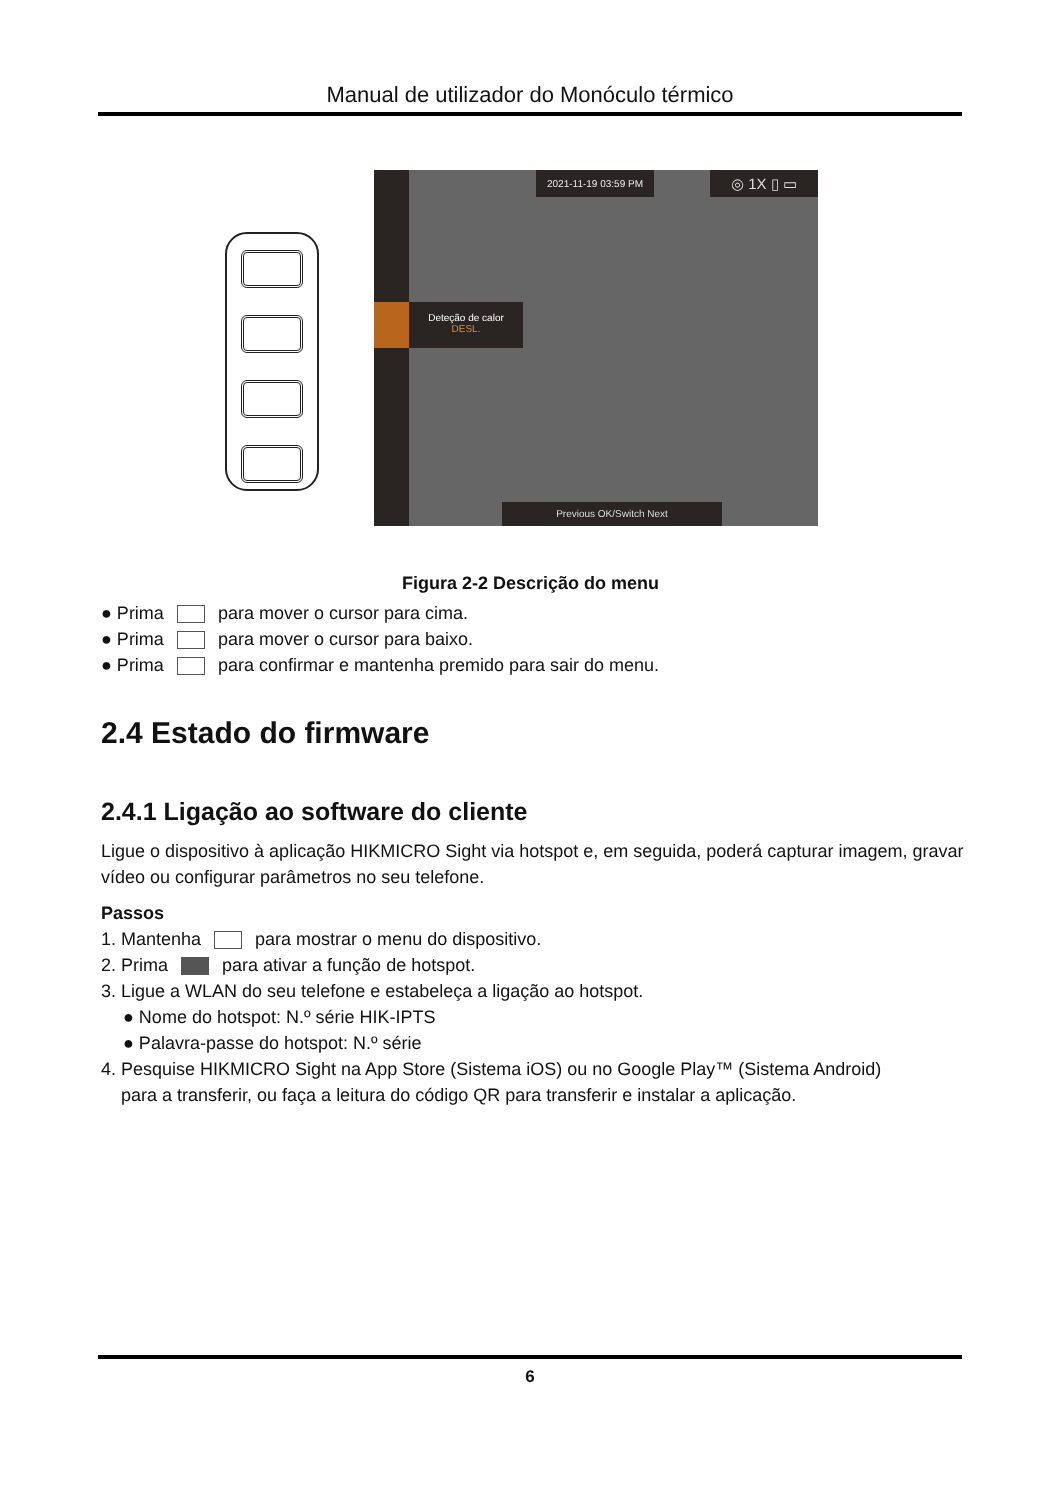Manual de utilizador do Monóculo térmico
Deteção de calor
DESL.
2021-11-19 03:59 PM ◎ 1X ▯ ▭
Previous OK/Switch Next
Figura 2-2 Descrição do menu
● Prima para mover o cursor para cima.
● Prima para mover o cursor para baixo.
● Prima para confirmar e mantenha premido para sair do menu.
2.4 Estado do firmware
2.4.1 Ligação ao software do cliente
Ligue o dispositivo à aplicação HIKMICRO Sight via hotspot e, em seguida, poderá capturar imagem, gravar vídeo ou configurar parâmetros no seu telefone.
Passos
1. Mantenha para mostrar o menu do dispositivo.
2. Prima para ativar a função de hotspot.
3. Ligue a WLAN do seu telefone e estabeleça a ligação ao hotspot.
● Nome do hotspot: N.º série HIK-IPTS
● Palavra-passe do hotspot: N.º série
4. Pesquise HIKMICRO Sight na App Store (Sistema iOS) ou no Google Play™ (Sistema Android)
para a transferir, ou faça a leitura do código QR para transferir e instalar a aplicação.
6